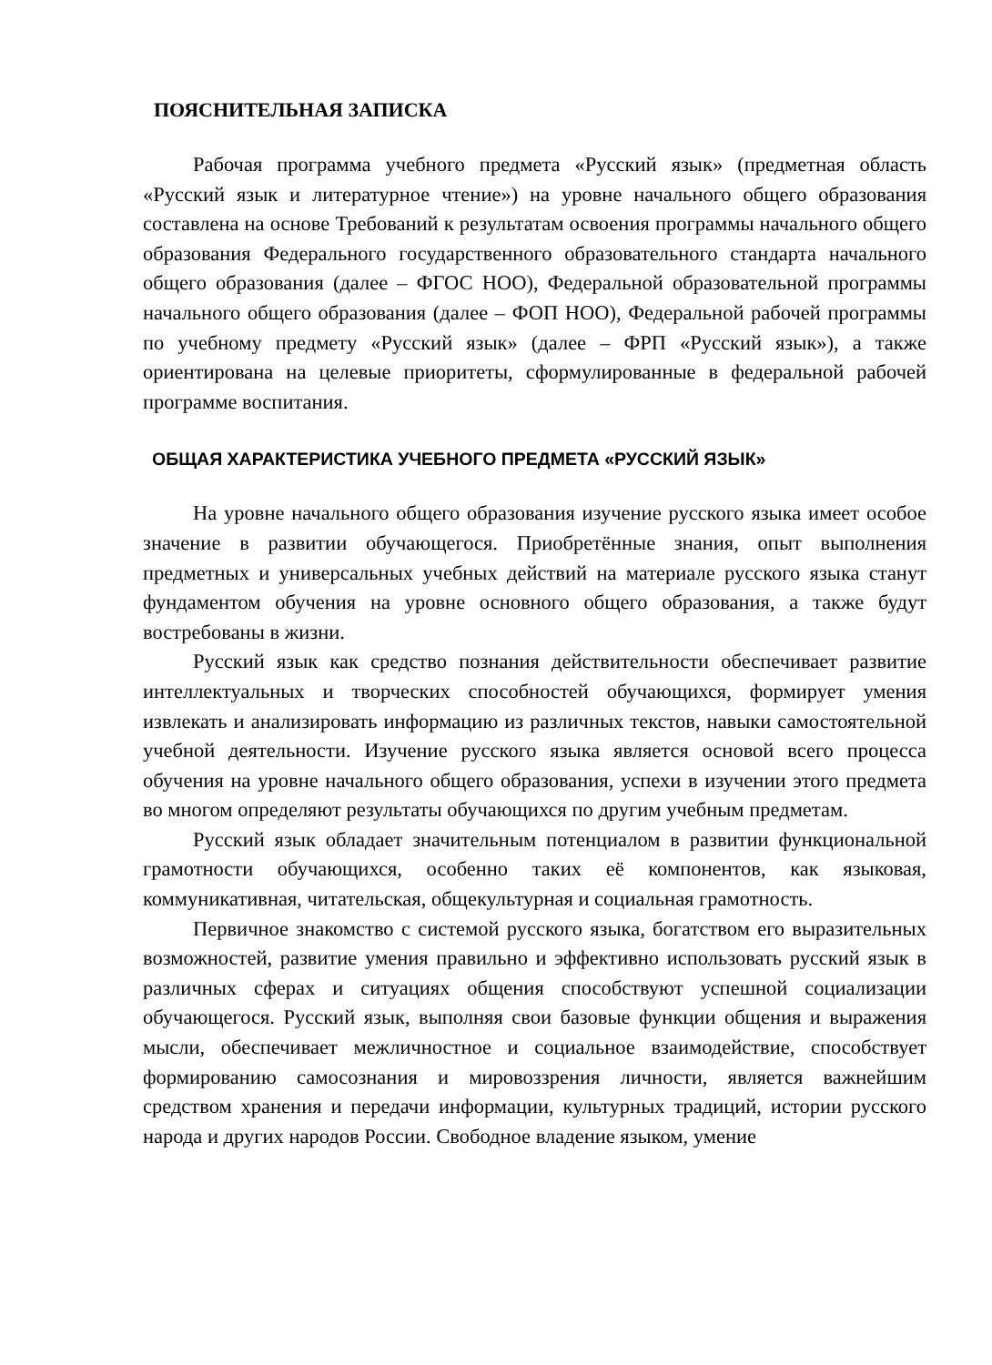ПОЯСНИТЕЛЬНАЯ ЗАПИСКА
Рабочая программа учебного предмета «Русский язык» (предметная область «Русский язык и литературное чтение») на уровне начального общего образования составлена на основе Требований к результатам освоения программы начального общего образования Федерального государственного образовательного стандарта начального общего образования (далее – ФГОС НОО), Федеральной образовательной программы начального общего образования (далее – ФОП НОО), Федеральной рабочей программы по учебному предмету «Русский язык» (далее – ФРП «Русский язык»), а также ориентирована на целевые приоритеты, сформулированные в федеральной рабочей программе воспитания.
ОБЩАЯ ХАРАКТЕРИСТИКА УЧЕБНОГО ПРЕДМЕТА «РУССКИЙ ЯЗЫК»
На уровне начального общего образования изучение русского языка имеет особое значение в развитии обучающегося. Приобретённые знания, опыт выполнения предметных и универсальных учебных действий на материале русского языка станут фундаментом обучения на уровне основного общего образования, а также будут востребованы в жизни.
Русский язык как средство познания действительности обеспечивает развитие интеллектуальных и творческих способностей обучающихся, формирует умения извлекать и анализировать информацию из различных текстов, навыки самостоятельной учебной деятельности. Изучение русского языка является основой всего процесса обучения на уровне начального общего образования, успехи в изучении этого предмета во многом определяют результаты обучающихся по другим учебным предметам.
Русский язык обладает значительным потенциалом в развитии функциональной грамотности обучающихся, особенно таких её компонентов, как языковая, коммуникативная, читательская, общекультурная и социальная грамотность.
Первичное знакомство с системой русского языка, богатством его выразительных возможностей, развитие умения правильно и эффективно использовать русский язык в различных сферах и ситуациях общения способствуют успешной социализации обучающегося. Русский язык, выполняя свои базовые функции общения и выражения мысли, обеспечивает межличностное и социальное взаимодействие, способствует формированию самосознания и мировоззрения личности, является важнейшим средством хранения и передачи информации, культурных традиций, истории русского народа и других народов России. Свободное владение языком, умение